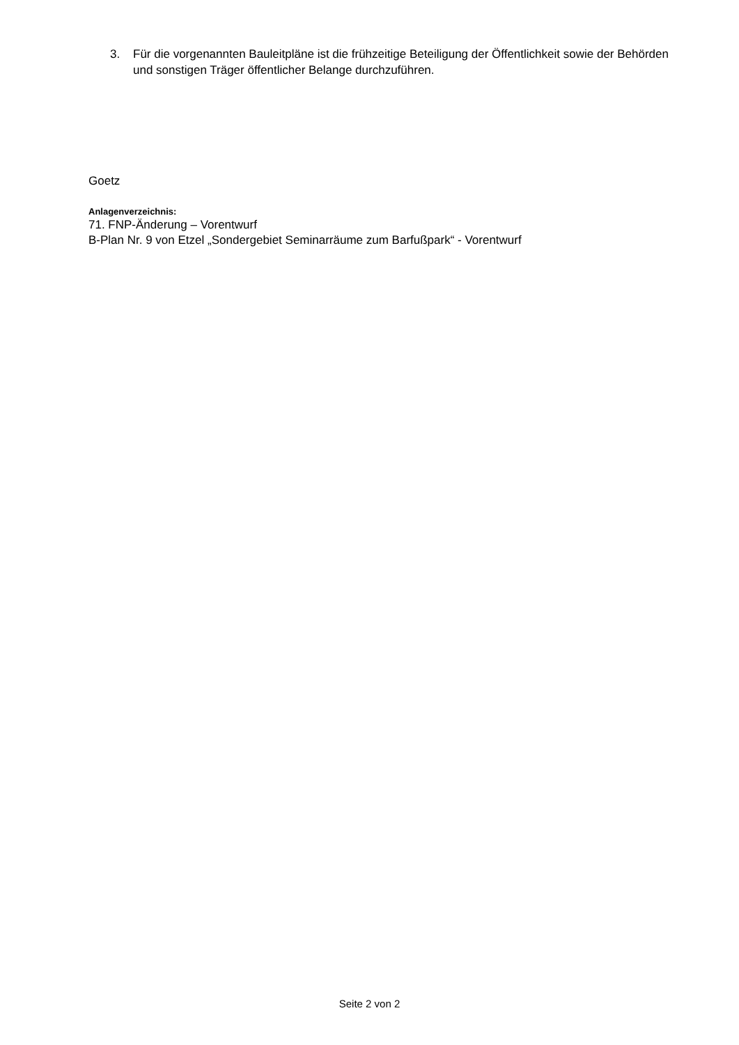3. Für die vorgenannten Bauleitpläne ist die frühzeitige Beteiligung der Öffentlichkeit sowie der Behörden und sonstigen Träger öffentlicher Belange durchzuführen.
Goetz
Anlagenverzeichnis:
71. FNP-Änderung – Vorentwurf
B-Plan Nr. 9 von Etzel „Sondergebiet Seminarräume zum Barfußpark“ - Vorentwurf
Seite 2 von 2